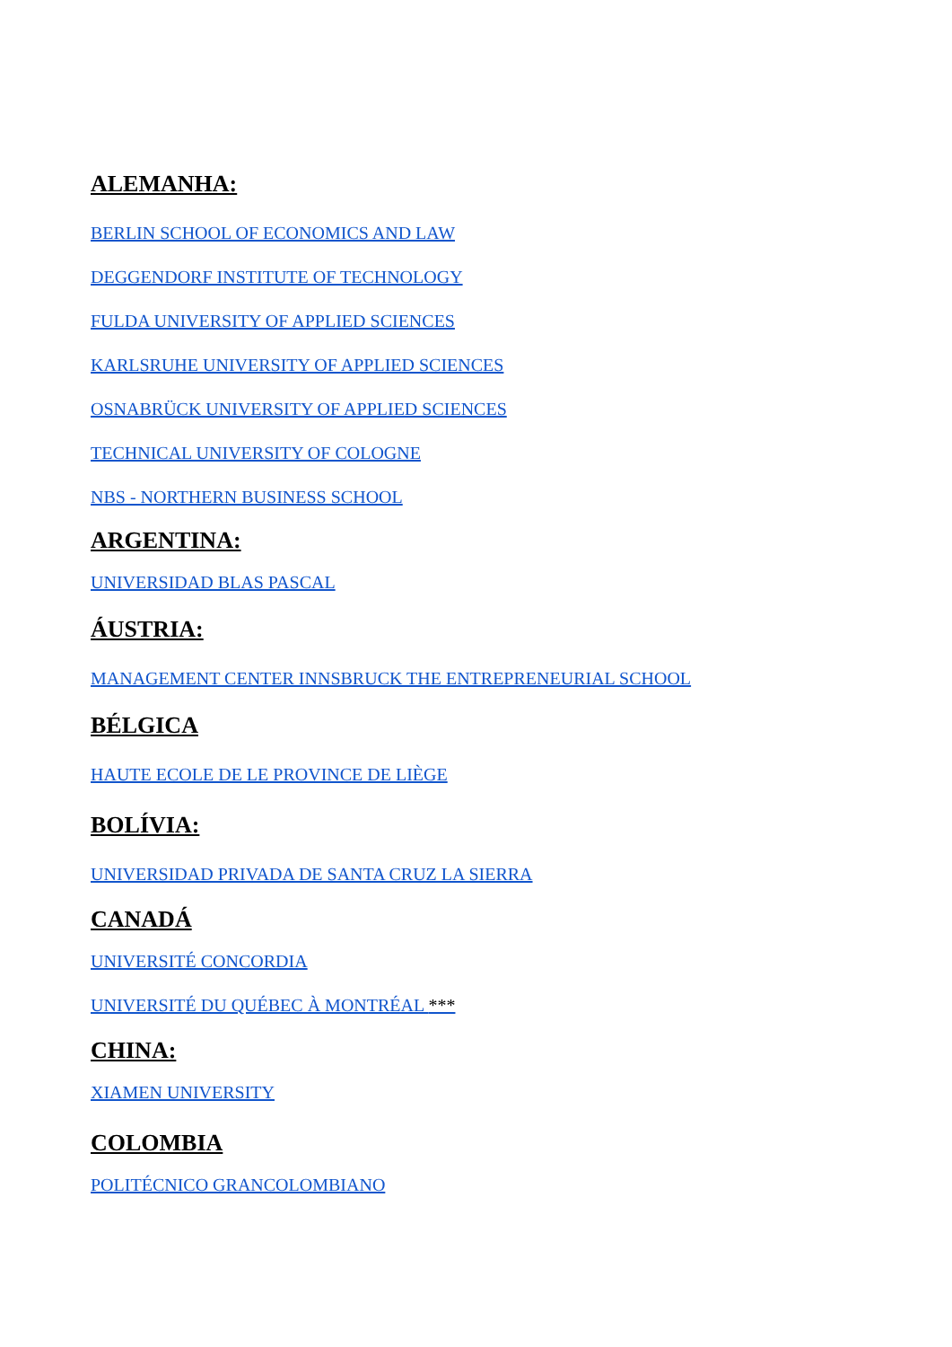ALEMANHA:
BERLIN SCHOOL OF ECONOMICS AND LAW
DEGGENDORF INSTITUTE OF TECHNOLOGY
FULDA UNIVERSITY OF APPLIED SCIENCES
KARLSRUHE UNIVERSITY OF APPLIED SCIENCES
OSNABRÜCK UNIVERSITY OF APPLIED SCIENCES
TECHNICAL UNIVERSITY OF COLOGNE
NBS - NORTHERN BUSINESS SCHOOL
ARGENTINA:
UNIVERSIDAD BLAS PASCAL
ÁUSTRIA:
MANAGEMENT CENTER INNSBRUCK THE ENTREPRENEURIAL SCHOOL
BÉLGICA
HAUTE ECOLE DE LE PROVINCE DE LIÈGE
BOLÍVIA:
UNIVERSIDAD PRIVADA DE SANTA CRUZ LA SIERRA
CANADÁ
UNIVERSITÉ CONCORDIA
UNIVERSITÉ DU QUÉBEC À MONTRÉAL ***
CHINA:
XIAMEN UNIVERSITY
COLOMBIA
POLITÉCNICO GRANCOLOMBIANO